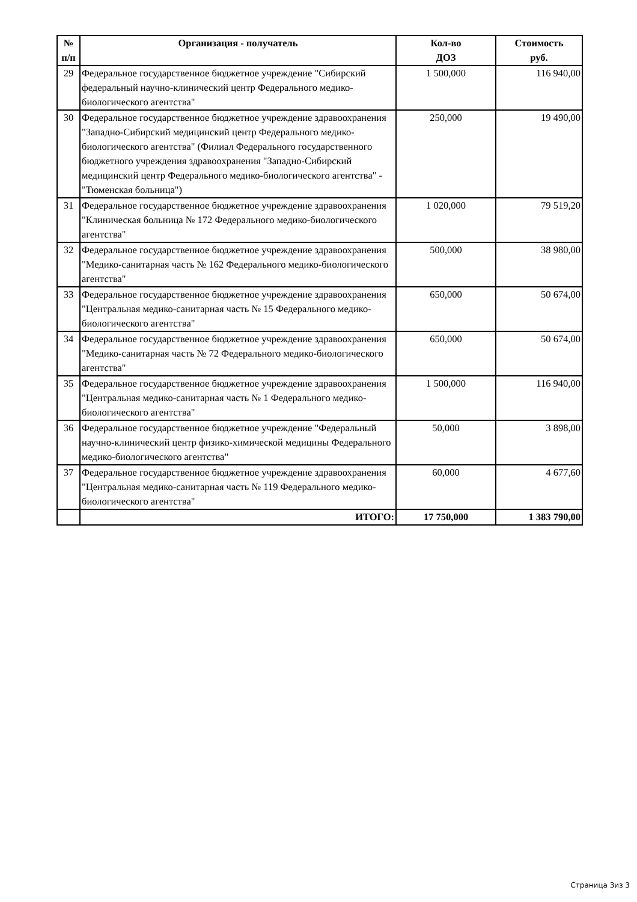| № п/п | Организация - получатель | Кол-во ДОЗ | Стоимость руб. |
| --- | --- | --- | --- |
| 29 | Федеральное государственное бюджетное учреждение "Сибирский федеральный научно-клинический центр Федерального медико-биологического агентства" | 1 500,000 | 116 940,00 |
| 30 | Федеральное государственное бюджетное учреждение здравоохранения "Западно-Сибирский медицинский центр Федерального медико-биологического агентства" (Филиал Федерального государственного бюджетного учреждения здравоохранения "Западно-Сибирский медицинский центр Федерального медико-биологического агентства" - "Тюменская больница") | 250,000 | 19 490,00 |
| 31 | Федеральное государственное бюджетное учреждение здравоохранения "Клиническая больница № 172 Федерального медико-биологического агентства" | 1 020,000 | 79 519,20 |
| 32 | Федеральное государственное бюджетное учреждение здравоохранения "Медико-санитарная часть № 162 Федерального медико-биологического агентства" | 500,000 | 38 980,00 |
| 33 | Федеральное государственное бюджетное учреждение здравоохранения "Центральная медико-санитарная часть № 15 Федерального медико-биологического агентства" | 650,000 | 50 674,00 |
| 34 | Федеральное государственное бюджетное учреждение здравоохранения "Медико-санитарная часть № 72 Федерального медико-биологического агентства" | 650,000 | 50 674,00 |
| 35 | Федеральное государственное бюджетное учреждение здравоохранения "Центральная медико-санитарная часть № 1 Федерального медико-биологического агентства" | 1 500,000 | 116 940,00 |
| 36 | Федеральное государственное бюджетное учреждение "Федеральный научно-клинический центр физико-химической медицины Федерального медико-биологического агентства" | 50,000 | 3 898,00 |
| 37 | Федеральное государственное бюджетное учреждение здравоохранения "Центральная медико-санитарная часть № 119 Федерального медико-биологического агентства" | 60,000 | 4 677,60 |
| | ИТОГО: | 17 750,000 | 1 383 790,00 |
Страница 3из 3